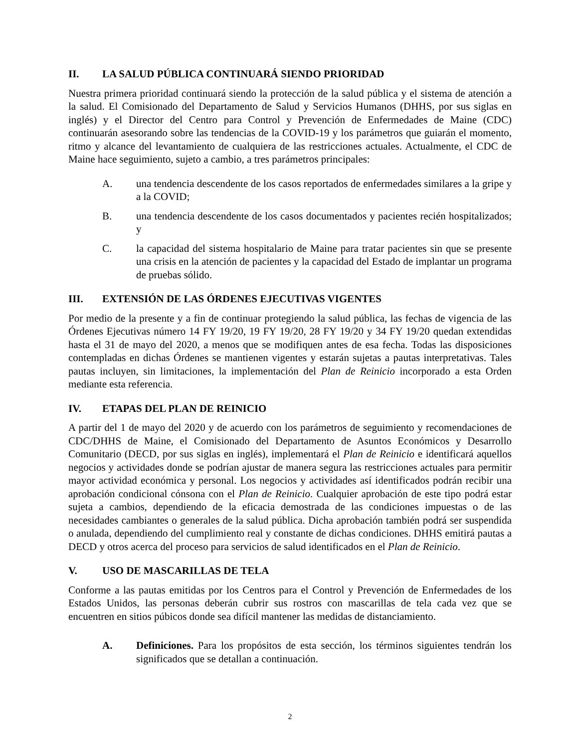II. LA SALUD PÚBLICA CONTINUARÁ SIENDO PRIORIDAD
Nuestra primera prioridad continuará siendo la protección de la salud pública y el sistema de atención a la salud. El Comisionado del Departamento de Salud y Servicios Humanos (DHHS, por sus siglas en inglés) y el Director del Centro para Control y Prevención de Enfermedades de Maine (CDC) continuarán asesorando sobre las tendencias de la COVID-19 y los parámetros que guiarán el momento, ritmo y alcance del levantamiento de cualquiera de las restricciones actuales. Actualmente, el CDC de Maine hace seguimiento, sujeto a cambio, a tres parámetros principales:
A. una tendencia descendente de los casos reportados de enfermedades similares a la gripe y a la COVID;
B. una tendencia descendente de los casos documentados y pacientes recién hospitalizados; y
C. la capacidad del sistema hospitalario de Maine para tratar pacientes sin que se presente una crisis en la atención de pacientes y la capacidad del Estado de implantar un programa de pruebas sólido.
III. EXTENSIÓN DE LAS ÓRDENES EJECUTIVAS VIGENTES
Por medio de la presente y a fin de continuar protegiendo la salud pública, las fechas de vigencia de las Órdenes Ejecutivas número 14 FY 19/20, 19 FY 19/20, 28 FY 19/20 y 34 FY 19/20 quedan extendidas hasta el 31 de mayo del 2020, a menos que se modifiquen antes de esa fecha. Todas las disposiciones contempladas en dichas Órdenes se mantienen vigentes y estarán sujetas a pautas interpretativas. Tales pautas incluyen, sin limitaciones, la implementación del Plan de Reinicio incorporado a esta Orden mediante esta referencia.
IV. ETAPAS DEL PLAN DE REINICIO
A partir del 1 de mayo del 2020 y de acuerdo con los parámetros de seguimiento y recomendaciones de CDC/DHHS de Maine, el Comisionado del Departamento de Asuntos Económicos y Desarrollo Comunitario (DECD, por sus siglas en inglés), implementará el Plan de Reinicio e identificará aquellos negocios y actividades donde se podrían ajustar de manera segura las restricciones actuales para permitir mayor actividad económica y personal. Los negocios y actividades así identificados podrán recibir una aprobación condicional cónsona con el Plan de Reinicio. Cualquier aprobación de este tipo podrá estar sujeta a cambios, dependiendo de la eficacia demostrada de las condiciones impuestas o de las necesidades cambiantes o generales de la salud pública. Dicha aprobación también podrá ser suspendida o anulada, dependiendo del cumplimiento real y constante de dichas condiciones. DHHS emitirá pautas a DECD y otros acerca del proceso para servicios de salud identificados en el Plan de Reinicio.
V. USO DE MASCARILLAS DE TELA
Conforme a las pautas emitidas por los Centros para el Control y Prevención de Enfermedades de los Estados Unidos, las personas deberán cubrir sus rostros con mascarillas de tela cada vez que se encuentren en sitios púbicos donde sea difícil mantener las medidas de distanciamiento.
A. Definiciones. Para los propósitos de esta sección, los términos siguientes tendrán los significados que se detallan a continuación.
2